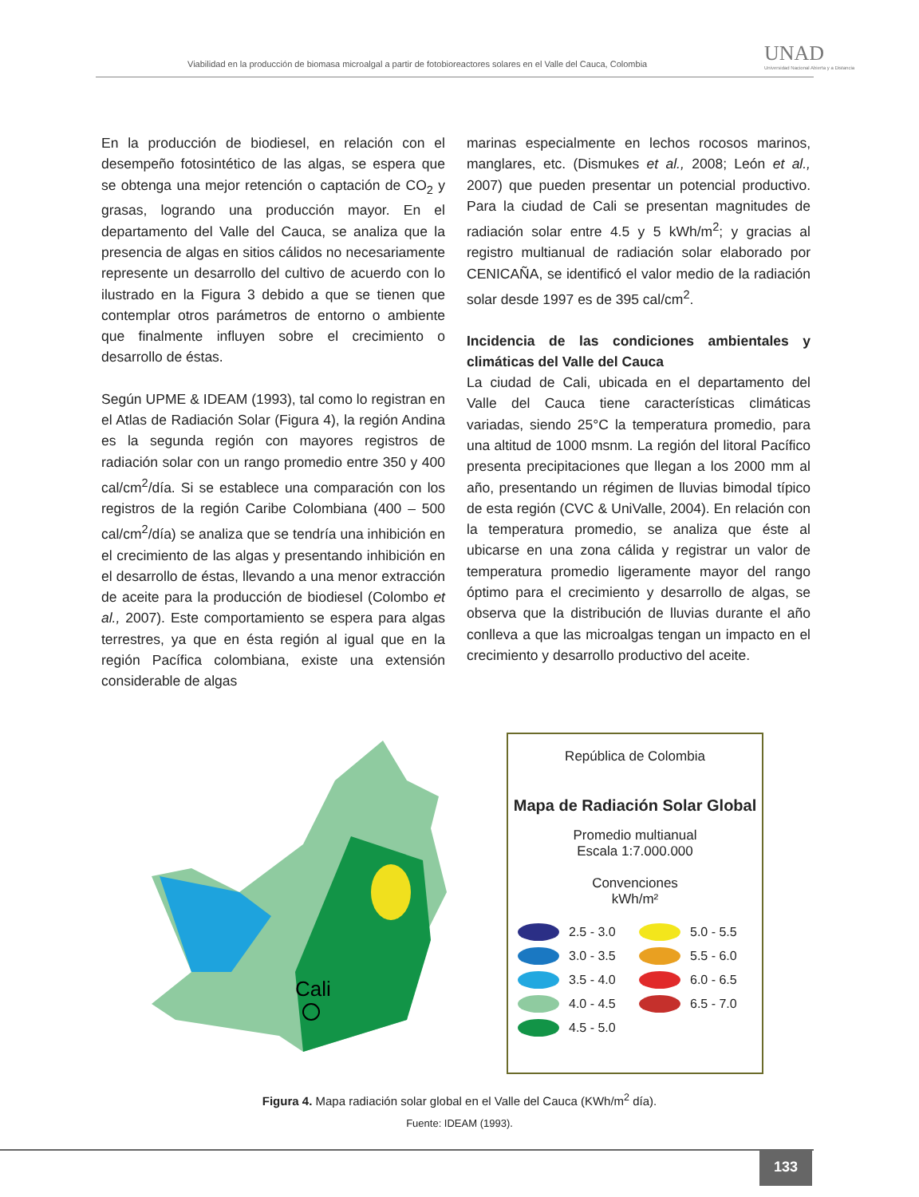Viabilidad en la producción de biomasa microalgal a partir de fotobioreactores solares en el Valle del Cauca, Colombia
UNAD
Universidad Nacional Abierta y a Distancia
En la producción de biodiesel, en relación con el desempeño fotosintético de las algas, se espera que se obtenga una mejor retención o captación de CO<sub>2</sub> y grasas, logrando una producción mayor. En el departamento del Valle del Cauca, se analiza que la presencia de algas en sitios cálidos no necesariamente represente un desarrollo del cultivo de acuerdo con lo ilustrado en la Figura 3 debido a que se tienen que contemplar otros parámetros de entorno o ambiente que finalmente influyen sobre el crecimiento o desarrollo de éstas.
Según UPME & IDEAM (1993), tal como lo registran en el Atlas de Radiación Solar (Figura 4), la región Andina es la segunda región con mayores registros de radiación solar con un rango promedio entre 350 y 400 cal/cm<sup>2</sup>/día. Si se establece una comparación con los registros de la región Caribe Colombiana (400 – 500 cal/cm<sup>2</sup>/día) se analiza que se tendría una inhibición en el crecimiento de las algas y presentando inhibición en el desarrollo de éstas, llevando a una menor extracción de aceite para la producción de biodiesel (Colombo et al., 2007). Este comportamiento se espera para algas terrestres, ya que en ésta región al igual que en la región Pacífica colombiana, existe una extensión considerable de algas
marinas especialmente en lechos rocosos marinos, manglares, etc. (Dismukes et al., 2008; León et al., 2007) que pueden presentar un potencial productivo. Para la ciudad de Cali se presentan magnitudes de radiación solar entre 4.5 y 5 kWh/m<sup>2</sup>; y gracias al registro multianual de radiación solar elaborado por CENICAÑA, se identificó el valor medio de la radiación solar desde 1997 es de 395 cal/cm<sup>2</sup>.
Incidencia de las condiciones ambientales y climáticas del Valle del Cauca
La ciudad de Cali, ubicada en el departamento del Valle del Cauca tiene características climáticas variadas, siendo 25°C la temperatura promedio, para una altitud de 1000 msnm. La región del litoral Pacífico presenta precipitaciones que llegan a los 2000 mm al año, presentando un régimen de lluvias bimodal típico de esta región (CVC & UniValle, 2004). En relación con la temperatura promedio, se analiza que éste al ubicarse en una zona cálida y registrar un valor de temperatura promedio ligeramente mayor del rango óptimo para el crecimiento y desarrollo de algas, se observa que la distribución de lluvias durante el año conlleva a que las microalgas tengan un impacto en el crecimiento y desarrollo productivo del aceite.
Cali
República de Colombia
Mapa de Radiación Solar Global
Promedio multianual
Escala 1:7.000.000
Convenciones
kWh/m²
2.5 - 3.0 5.0 - 5.5 3.0 - 3.5 5.5 - 6.0 3.5 - 4.0 6.0 - 6.5 4.0 - 4.5 6.5 - 7.0 4.5 - 5.0
Figura 4. Mapa radiación solar global en el Valle del Cauca (KWh/m<sup>2</sup> día).
Fuente: IDEAM (1993).
133